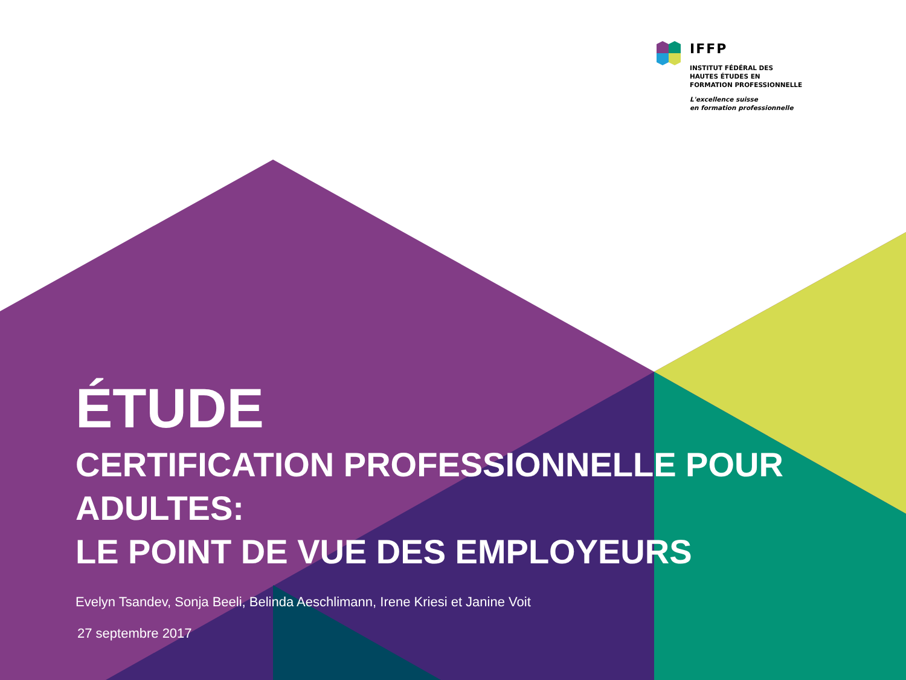IFFP
INSTITUT FÉDÉRAL DES
HAUTES ÉTUDES EN
FORMATION PROFESSIONNELLE
L'excellence suisse
en formation professionnelle
ÉTUDE
CERTIFICATION PROFESSIONNELLE POUR
ADULTES:
LE POINT DE VUE DES EMPLOYEURS
Evelyn Tsandev, Sonja Beeli, Belinda Aeschlimann, Irene Kriesi et Janine Voit
27 septembre 2017